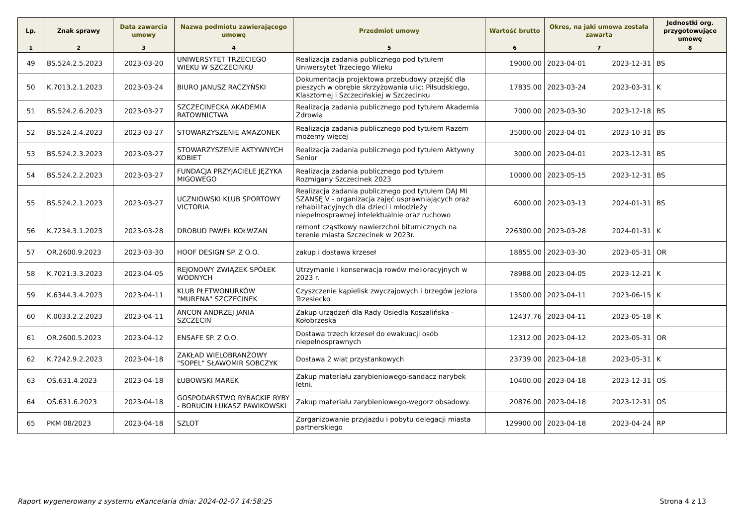| Lp. | Znak sprawy | Data zawarcia umowy | Nazwa podmiotu zawierającego umowę | Przedmiot umowy | Wartość brutto | Okres, na jaki umowa została zawarta | | Jednostki org. przygotowujące umowę |
| --- | --- | --- | --- | --- | --- | --- | --- | --- |
| 1 | 2 | 3 | 4 | 5 | 6 | 7 | | 8 |
| 49 | BS.524.2.5.2023 | 2023-03-20 | UNIWERSYTET TRZECIEGO WIEKU W SZCZECINKU | Realizacja zadania publicznego pod tytułem Uniwersytet Trzeciego Wieku | 19000.00 | 2023-04-01 | 2023-12-31 | BS |
| 50 | K.7013.2.1.2023 | 2023-03-24 | BIURO JANUSZ RACZYŃSKI | Dokumentacja projektowa przebudowy przejść dla pieszych w obrębie skrzyżowania ulic: Piłsudskiego, Klasztornej i Szczecińskiej w Szczecinku | 17835.00 | 2023-03-24 | 2023-03-31 | K |
| 51 | BS.524.2.6.2023 | 2023-03-27 | SZCZECINECKA AKADEMIA RATOWNICTWA | Realizacja zadania publicznego pod tytułem Akademia Zdrowia | 7000.00 | 2023-03-30 | 2023-12-18 | BS |
| 52 | BS.524.2.4.2023 | 2023-03-27 | STOWARZYSZENIE AMAZONEK | Realizacja zadania publicznego pod tytułem Razem możemy więcej | 35000.00 | 2023-04-01 | 2023-10-31 | BS |
| 53 | BS.524.2.3.2023 | 2023-03-27 | STOWARZYSZENIE AKTYWNYCH KOBIET | Realizacja zadania publicznego pod tytułem Aktywny Senior | 3000.00 | 2023-04-01 | 2023-12-31 | BS |
| 54 | BS.524.2.2.2023 | 2023-03-27 | FUNDACJA PRZYJACIELE JĘZYKA MIGOWEGO | Realizacja zadania publicznego pod tytułem Rozmigany Szczecinek 2023 | 10000.00 | 2023-05-15 | 2023-12-31 | BS |
| 55 | BS.524.2.1.2023 | 2023-03-27 | UCZNIOWSKI KLUB SPORTOWY VICTORIA | Realizacja zadania publicznego pod tytułem DAJ MI SZANSĘ V - organizacja zajęć usprawniających oraz rehabilitacyjnych dla dzieci i młodzieży niepełnosprawnej intelektualnie oraz ruchowo | 6000.00 | 2023-03-13 | 2024-01-31 | BS |
| 56 | K.7234.3.1.2023 | 2023-03-28 | DROBUD PAWEŁ KOŁWZAN | remont cząstkowy nawierzchni bitumicznych na terenie miasta Szczecinek w 2023r. | 226300.00 | 2023-03-28 | 2024-01-31 | K |
| 57 | OR.2600.9.2023 | 2023-03-30 | HOOF DESIGN SP. Z O.O. | zakup i dostawa krzeseł | 18855.00 | 2023-03-30 | 2023-05-31 | OR |
| 58 | K.7021.3.3.2023 | 2023-04-05 | REJONOWY ZWIĄZEK SPÓŁEK WODNYCH | Utrzymanie i konserwacja rowów melioracyjnych w 2023 r. | 78988.00 | 2023-04-05 | 2023-12-21 | K |
| 59 | K.6344.3.4.2023 | 2023-04-11 | KLUB PŁETWONURKÓW "MURENA" SZCZECINEK | Czyszczenie kąpielisk zwyczajowych i brzegów jeziora Trzesiecko | 13500.00 | 2023-04-11 | 2023-06-15 | K |
| 60 | K.0033.2.2.2023 | 2023-04-11 | ANCON ANDRZEJ JANIA SZCZECIN | Zakup urządzeń dla Rady Osiedla Koszalińska - Kołobrzeska | 12437.76 | 2023-04-11 | 2023-05-18 | K |
| 61 | OR.2600.5.2023 | 2023-04-12 | ENSAFE SP. Z O.O. | Dostawa trzech krzeseł do ewakuacji osób niepełnosprawnych | 12312.00 | 2023-04-12 | 2023-05-31 | OR |
| 62 | K.7242.9.2.2023 | 2023-04-18 | ZAKŁAD WIELOBRANŻOWY "SOPEL" SŁAWOMIR SOBCZYK | Dostawa 2 wiat przystankowych | 23739.00 | 2023-04-18 | 2023-05-31 | K |
| 63 | OŚ.631.4.2023 | 2023-04-18 | ŁUBOWSKI MAREK | Zakup materiału zarybieniowego-sandacz narybek letni. | 10400.00 | 2023-04-18 | 2023-12-31 | OŚ |
| 64 | OŚ.631.6.2023 | 2023-04-18 | GOSPODARSTWO RYBACKIE RYBY - BORUCIN ŁUKASZ PAWIKOWSKI | Zakup materiału zarybieniowego-węgorz obsadowy. | 20876.00 | 2023-04-18 | 2023-12-31 | OŚ |
| 65 | PKM 08/2023 | 2023-04-18 | SZLOT | Zorganizowanie przyjazdu i pobytu delegacji miasta partnerskiego | 129900.00 | 2023-04-18 | 2023-04-24 | RP |
Raport wygenerowany z systemu eKancelaria dnia: 2024-02-07 14:58:25 Strona 4 z 13